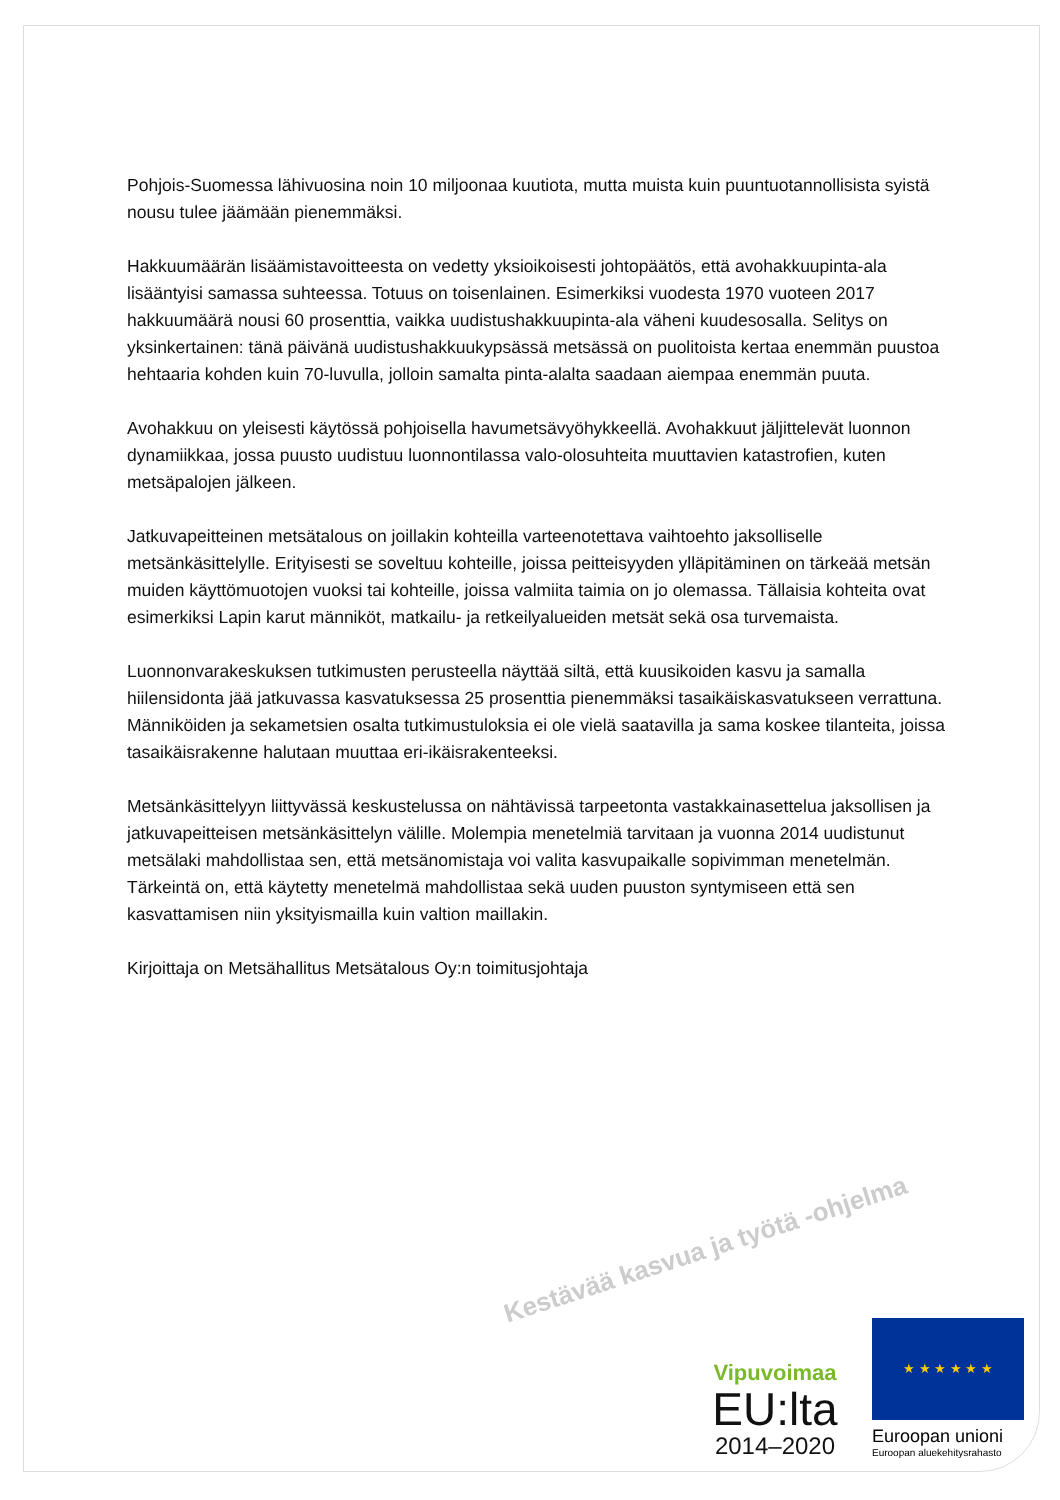Pohjois-Suomessa lähivuosina noin 10 miljoonaa kuutiota, mutta muista kuin puuntuotannollisista syistä nousu tulee jäämään pienemmäksi.
Hakkuumäärän lisäämistavoitteesta on vedetty yksioikoisesti johtopäätös, että avohakkuupinta-ala lisääntyisi samassa suhteessa. Totuus on toisenlainen. Esimerkiksi vuodesta 1970 vuoteen 2017 hakkuumäärä nousi 60 prosenttia, vaikka uudistushakkuupinta-ala väheni kuudesosalla. Selitys on yksinkertainen: tänä päivänä uudistushakkuukypsässä metsässä on puolitoista kertaa enemmän puustoa hehtaaria kohden kuin 70-luvulla, jolloin samalta pinta-alalta saadaan aiempaa enemmän puuta.
Avohakkuu on yleisesti käytössä pohjoisella havumetsävyöhykkeellä. Avohakkuut jäljittelevät luonnon dynamiikkaa, jossa puusto uudistuu luonnontilassa valo-olosuhteita muuttavien katastrofien, kuten metsäpalojen jälkeen.
Jatkuvapeitteinen metsätalous on joillakin kohteilla varteenotettava vaihtoehto jaksolliselle metsänkäsittelylle. Erityisesti se soveltuu kohteille, joissa peitteisyyden ylläpitäminen on tärkeää metsän muiden käyttömuotojen vuoksi tai kohteille, joissa valmiita taimia on jo olemassa. Tällaisia kohteita ovat esimerkiksi Lapin karut männiköt, matkailu- ja retkeilyalueiden metsät sekä osa turvemaista.
Luonnonvarakeskuksen tutkimusten perusteella näyttää siltä, että kuusikoiden kasvu ja samalla hiilensidonta jää jatkuvassa kasvatuksessa 25 prosenttia pienemmäksi tasaikäiskasvatukseen verrattuna. Männiköiden ja sekametsien osalta tutkimustuloksia ei ole vielä saatavilla ja sama koskee tilanteita, joissa tasaikäisrakenne halutaan muuttaa eri-ikäisrakenteeksi.
Metsänkäsittelyyn liittyvässä keskustelussa on nähtävissä tarpeetonta vastakkainasettelua jaksollisen ja jatkuvapeitteisen metsänkäsittelyn välille. Molempia menetelmiä tarvitaan ja vuonna 2014 uudistunut metsälaki mahdollistaa sen, että metsänomistaja voi valita kasvupaikalle sopivimman menetelmän. Tärkeintä on, että käytetty menetelmä mahdollistaa sekä uuden puuston syntymiseen että sen kasvattamisen niin yksityismailla kuin valtion maillakin.
Kirjoittaja on Metsähallitus Metsätalous Oy:n toimitusjohtaja
Kestävää kasvua ja työtä -ohjelma
Vipuvoimaa
EU:lta
2014–2020
★ ★ ★ ★ ★ ★
Euroopan unioni
Euroopan aluekehitysrahasto